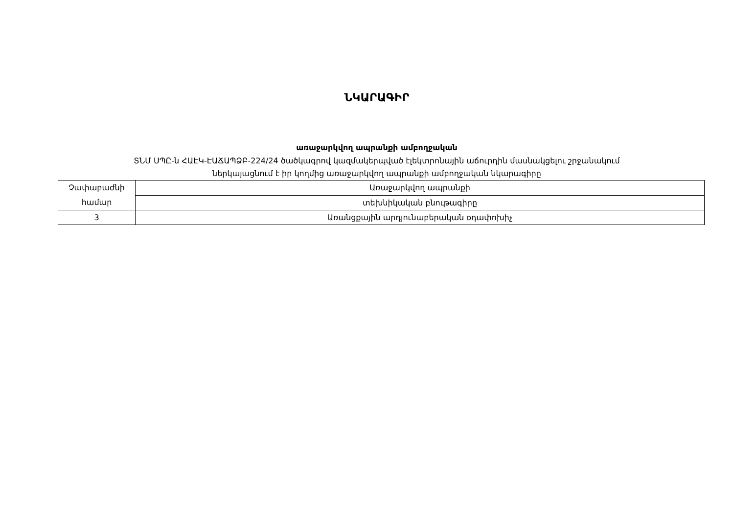ՆԿԱՐԱԳԻՐ
առաջարկվող ապրանքի ամբողջական
ՏՆՄ ՍՊԸ-ն ՀԱԷԿ-ԷԱՃԱՊՁԲ-224/24 ծածկագրով կազմակերպված էլեկտրոնային աճուրդին մասնակցելու շրջանակում
ներկայացնում է իր կողմից առաջարկվող ապրանքի ամբողջական նկարագիրը
| Չափաբաժնի համար | Առաջարկվող ապրանքի |
| | տեխնիկական բնութագիրը |
| 3 | Առանցքային արդյունաբերական օդափոխիչ |